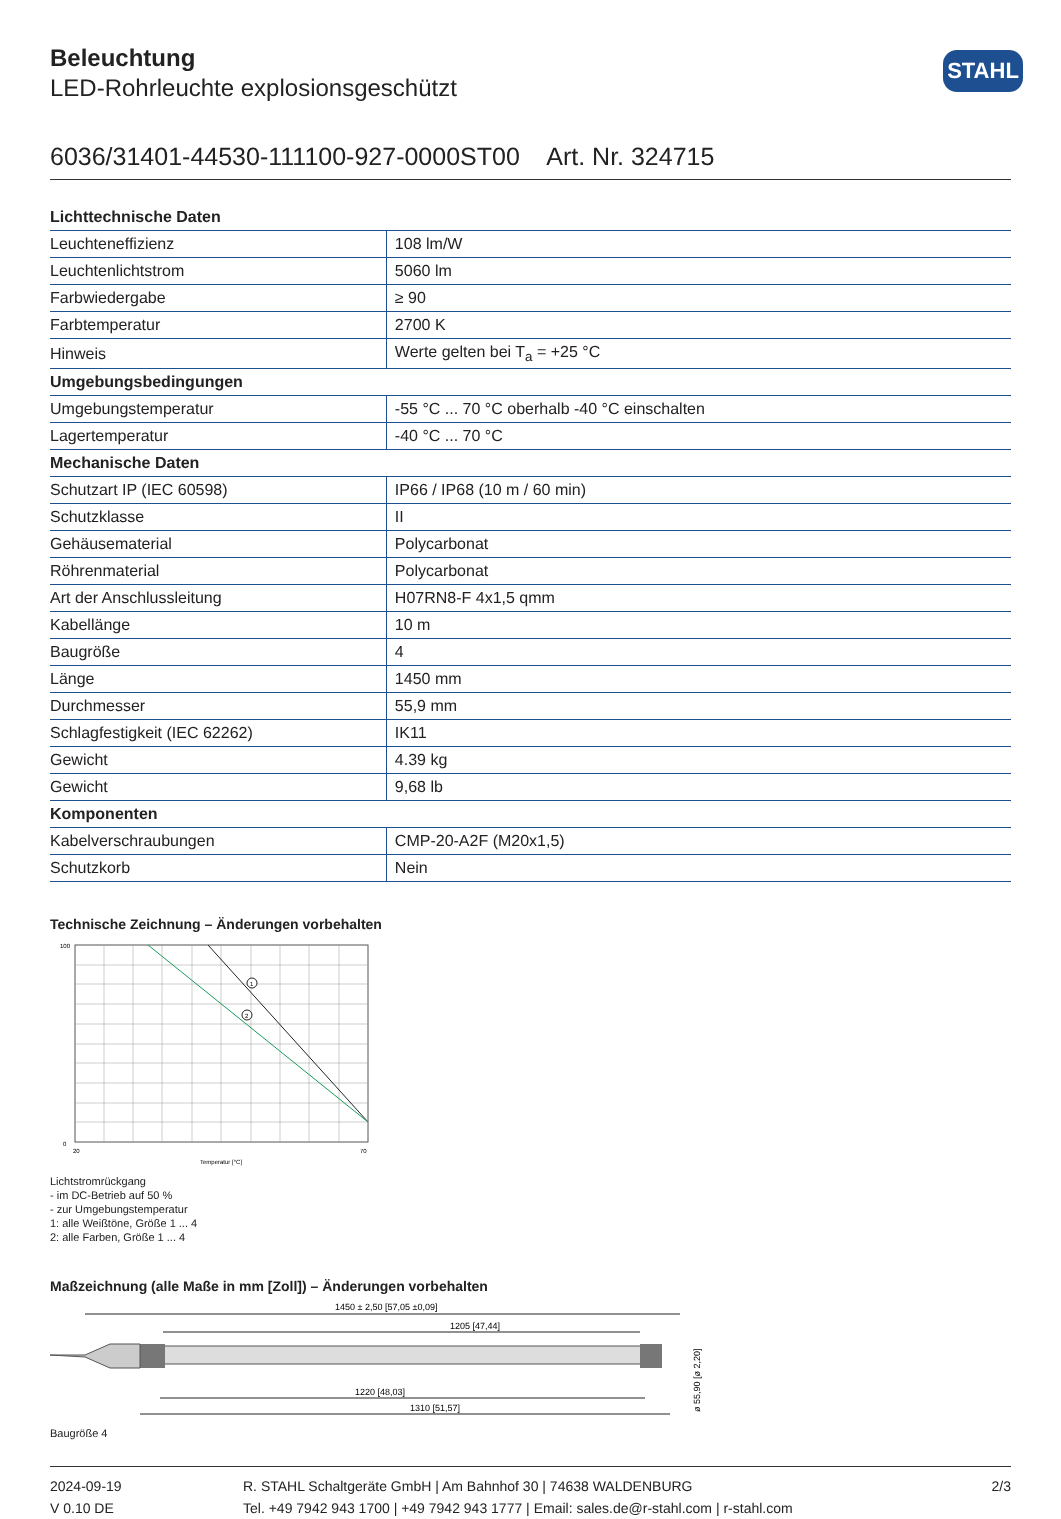STAHL
Beleuchtung
LED-Rohrleuchte explosionsgeschützt
6036/31401-44530-111100-927-0000ST00 Art. Nr. 324715
| Lichttechnische Daten | |
| --- | --- |
| Leuchteneffizienz | 108 lm/W |
| Leuchtenlichtstrom | 5060 lm |
| Farbwiedergabe | ≥ 90 |
| Farbtemperatur | 2700 K |
| Hinweis | Werte gelten bei T<sub>a</sub> = +25 °C |
| Umgebungsbedingungen | |
| Umgebungstemperatur | -55 °C ... 70 °C oberhalb -40 °C einschalten |
| Lagertemperatur | -40 °C ... 70 °C |
| Mechanische Daten | |
| Schutzart IP (IEC 60598) | IP66 / IP68 (10 m / 60 min) |
| Schutzklasse | II |
| Gehäusematerial | Polycarbonat |
| Röhrenmaterial | Polycarbonat |
| Art der Anschlussleitung | H07RN8-F 4x1,5 qmm |
| Kabellänge | 10 m |
| Baugröße | 4 |
| Länge | 1450 mm |
| Durchmesser | 55,9 mm |
| Schlagfestigkeit (IEC 62262) | IK11 |
| Gewicht | 4.39 kg |
| Gewicht | 9,68 lb |
| Komponenten | |
| Kabelverschraubungen | CMP-20-A2F (M20x1,5) |
| Schutzkorb | Nein |
Technische Zeichnung – Änderungen vorbehalten
1
2
100
0
20
70
Temperatur [°C]
Lichtstromrückgang
- im DC-Betrieb auf 50 %
- zur Umgebungstemperatur
1: alle Weißtöne, Größe 1 ... 4
2: alle Farben, Größe 1 ... 4
Maßzeichnung (alle Maße in mm [Zoll]) – Änderungen vorbehalten
1450 ± 2,50 [57,05 ±0,09]
1205 [47,44]
1220 [48,03]
1310 [51,57]
ø 55,90 [ø 2,20]
Baugröße 4
2024-09-19
V 0.10 DE
R. STAHL Schaltgeräte GmbH | Am Bahnhof 30 | 74638 WALDENBURG
Tel. +49 7942 943 1700 | +49 7942 943 1777 | Email: sales.de@r-stahl.com | r-stahl.com
2/3